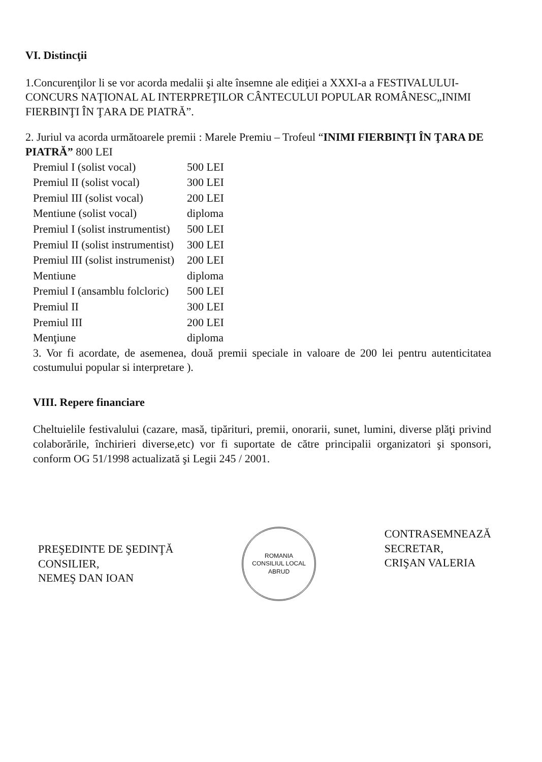VI. Distincţii
1.Concurenţilor li se vor acorda medalii şi alte însemne ale ediţiei a XXXI-a a FESTIVALULUI-CONCURS NAŢIONAL AL INTERPREŢILOR CÂNTECULUI POPULAR ROMÂNESC„INIMI FIERBINŢI ÎN ŢARA DE PIATRĂ”.
2. Juriul va acorda următoarele premii : Marele Premiu – Trofeul “INIMI FIERBINŢI ÎN ŢARA DE PIATRĂ” 800 LEI
| Premiul I (solist vocal) | 500 LEI |
| Premiul II (solist vocal) | 300 LEI |
| Premiul III (solist vocal) | 200 LEI |
| Mentiune (solist vocal) | diploma |
| Premiul I (solist instrumentist) | 500 LEI |
| Premiul II (solist instrumentist) | 300 LEI |
| Premiul III (solist instrumenist) | 200 LEI |
| Mentiune | diploma |
| Premiul I (ansamblu folcloric) | 500 LEI |
| Premiul II | 300 LEI |
| Premiul III | 200 LEI |
| Menţiune | diploma |
3. Vor fi acordate, de asemenea, două premii speciale in valoare de 200 lei pentru autenticitatea costumului popular si interpretare ).
VIII. Repere financiare
Cheltuielile festivalului (cazare, masă, tipărituri, premii, onorarii, sunet, lumini, diverse plăţi privind colaborările, închirieri diverse,etc) vor fi suportate de către principalii organizatori şi sponsori, conform OG 51/1998 actualizată şi Legii 245 / 2001.
PREŞEDINTE DE ŞEDINŢĂ
CONSILIER,
NEMEŞ DAN IOAN
ROMANIA
CONSILIUL LOCAL
ABRUD
CONTRASEMNEAZĂ
SECRETAR,
CRIŞAN VALERIA